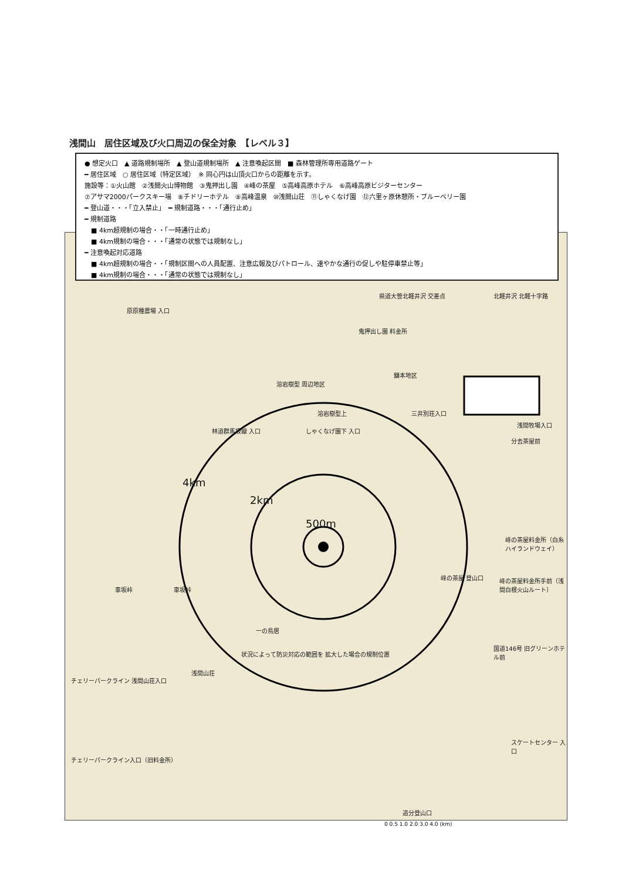浅間山　居住区域及び火口周辺の保全対象　【レベル３】
● 想定火口　▲ 道路規制場所　▲ 登山道規制場所　▲ 注意喚起区間　■ 森林管理所専用道路ゲート
━ 居住区域　○ 居住区域（特定区域）　※ 同心円は山頂火口からの距離を示す。
施設等：①火山館　②浅間火山博物館　③鬼押出し園　④峰の茶屋　⑤高峰高原ホテル　⑥高峰高原ビジターセンター
⑦アサマ2000パークスキー場　⑧チドリーホテル　⑨高峰温泉　⑩浅間山荘　⑪しゃくなげ園　⑫六里ヶ原休憩所・ブルーベリー園
━ 登山道・・・「立入禁止」　━ 規制道路・・・「通行止め」
━ 規制道路
　■ 4km超規制の場合・・「一時通行止め」
　■ 4km規制の場合・・・「通常の状態では規制なし」
━ 注意喚起対応道路
　■ 4km超規制の場合・・「規制区間への人員配置、注意広報及びパトロール、速やかな通行の促しや駐停車禁止等」
　■ 4km規制の場合・・・「通常の状態では規制なし」
4km
2km
500m
原原種農場 入口
県道大笹北軽井沢 交差点 北軽井沢 北軽十字路
鬼押出し園 料金所
鎌本地区
溶岩樹型 周辺地区
溶岩樹型上 三井別荘入口
浅間牧場入口
分去茶屋前
林道群馬坂線 入口 しゃくなげ園下 入口
峰の茶屋料金所（白糸ハイランドウェイ）
峰の茶屋 登山口
峰の茶屋料金所手前（浅間白根火山ルート）
車坂峠 車坂峠
一の鳥居
状況によって防災対応の範囲を 拡大した場合の規制位置
浅間山荘
国道146号 旧グリーンホテル前
チェリーパークライン 浅間山荘入口
スケートセンター 入口
チェリーパークライン入口（旧料金所）
追分登山口
0 0.5 1.0 2.0 3.0 4.0 (km)